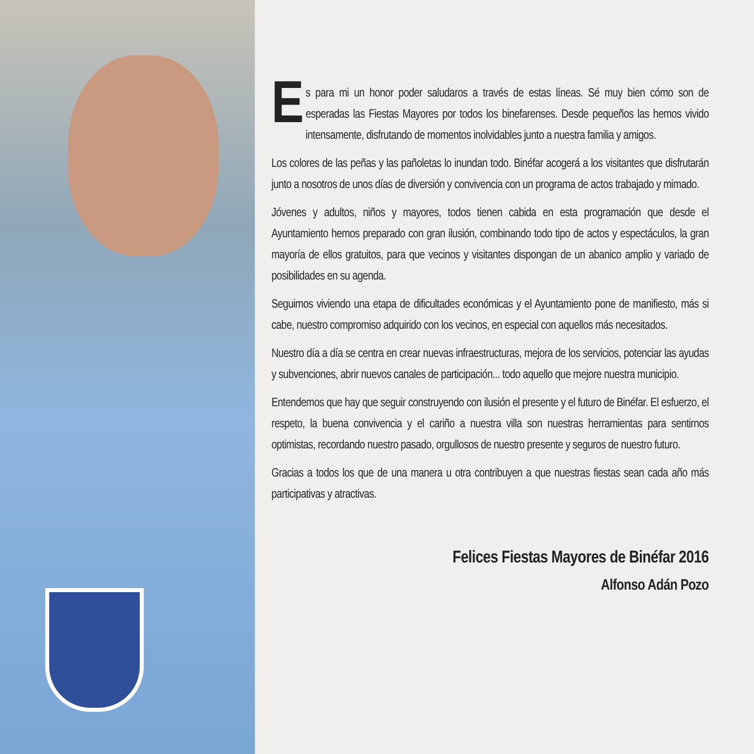Es para mi un honor poder saludaros a través de estas líneas. Sé muy bien cómo son de esperadas las Fiestas Mayores por todos los binefarenses. Desde pequeños las hemos vivido intensamente, disfrutando de momentos inolvidables junto a nuestra familia y amigos.
Los colores de las peñas y las pañoletas lo inundan todo. Binéfar acogerá a los visitantes que disfrutarán junto a nosotros de unos días de diversión y convivencia con un programa de actos trabajado y mimado.
Jóvenes y adultos, niños y mayores, todos tienen cabida en esta programación que desde el Ayuntamiento hemos preparado con gran ilusión, combinando todo tipo de actos y espectáculos, la gran mayoría de ellos gratuitos, para que vecinos y visitantes dispongan de un abanico amplio y variado de posibilidades en su agenda.
Seguimos viviendo una etapa de dificultades económicas y el Ayuntamiento pone de manifiesto, más si cabe, nuestro compromiso adquirido con los vecinos, en especial con aquellos más necesitados.
Nuestro día a día se centra en crear nuevas infraestructuras, mejora de los servicios, potenciar las ayudas y subvenciones, abrir nuevos canales de participación... todo aquello que mejore nuestra municipio.
Entendemos que hay que seguir construyendo con ilusión el presente y el futuro de Binéfar. El esfuerzo, el respeto, la buena convivencia y el cariño a nuestra villa son nuestras herramientas para sentirnos optimistas, recordando nuestro pasado, orgullosos de nuestro presente y seguros de nuestro futuro.
Gracias a todos los que de una manera u otra contribuyen a que nuestras fiestas sean cada año más participativas y atractivas.
Felices Fiestas Mayores de Binéfar 2016
Alfonso Adán Pozo